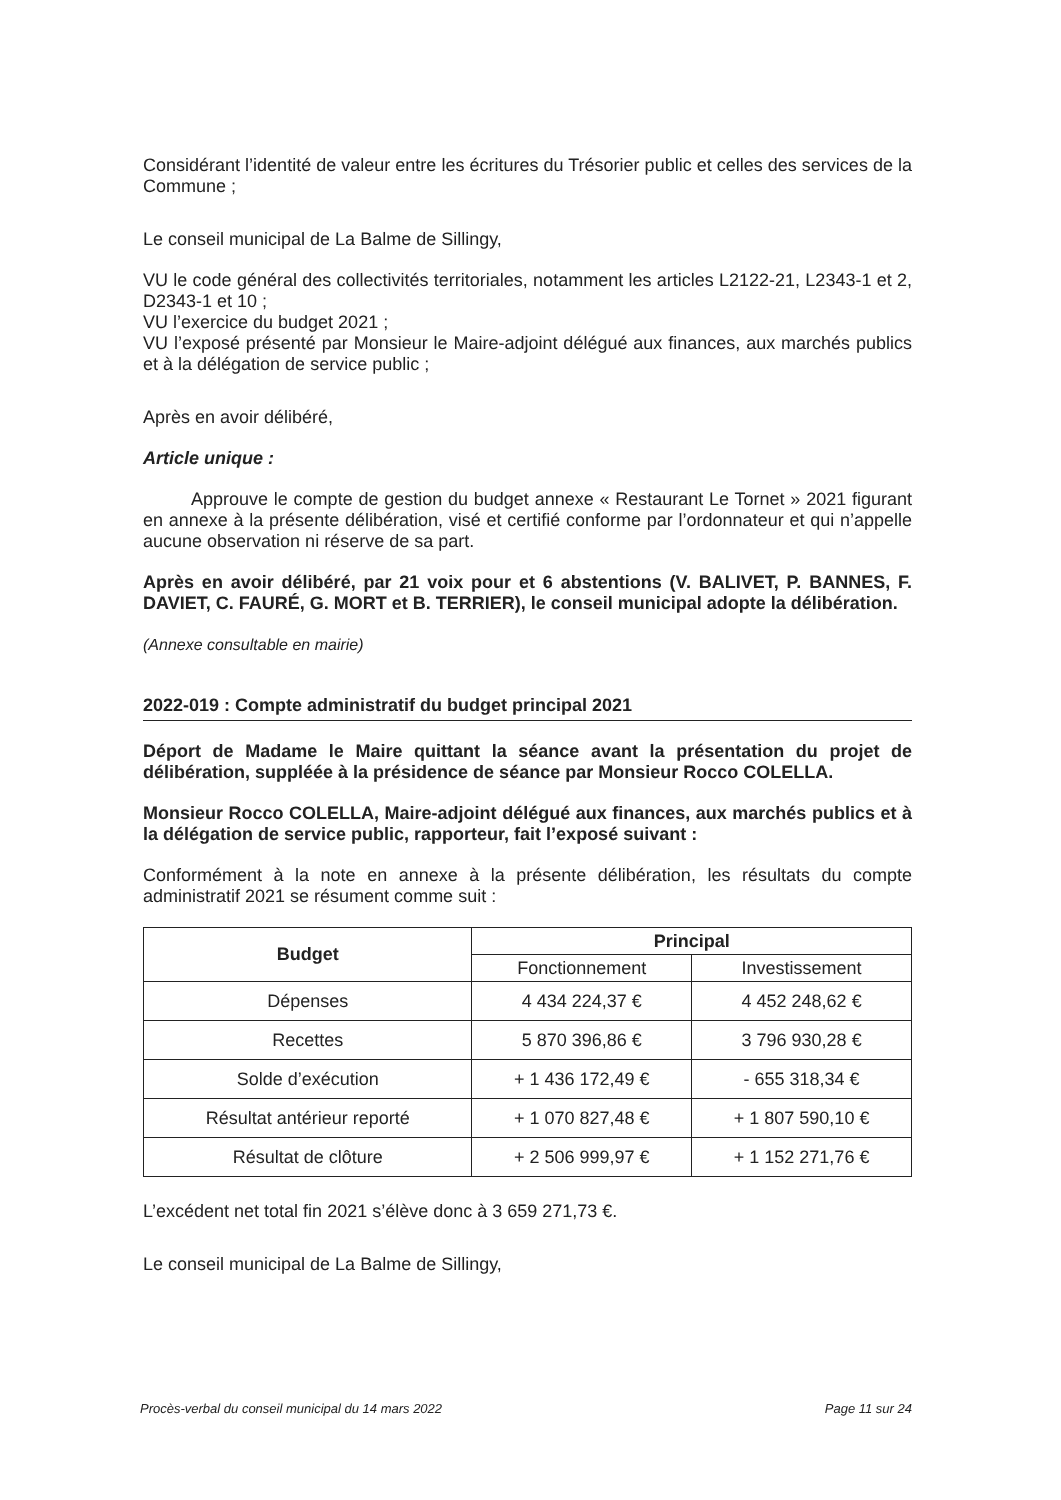Considérant l’identité de valeur entre les écritures du Trésorier public et celles des services de la Commune ;
Le conseil municipal de La Balme de Sillingy,
VU le code général des collectivités territoriales, notamment les articles L2122-21, L2343-1 et 2, D2343-1 et 10 ;
VU l’exercice du budget 2021 ;
VU l’exposé présenté par Monsieur le Maire-adjoint délégué aux finances, aux marchés publics et à la délégation de service public ;
Après en avoir délibéré,
Article unique :
Approuve le compte de gestion du budget annexe « Restaurant Le Tornet » 2021 figurant en annexe à la présente délibération, visé et certifié conforme par l’ordonnateur et qui n’appelle aucune observation ni réserve de sa part.
Après en avoir délibéré, par 21 voix pour et 6 abstentions (V. BALIVET, P. BANNES, F. DAVIET, C. FAURÉ, G. MORT et B. TERRIER), le conseil municipal adopte la délibération.
(Annexe consultable en mairie)
2022-019 : Compte administratif du budget principal 2021
Déport de Madame le Maire quittant la séance avant la présentation du projet de délibération, suppléée à la présidence de séance par Monsieur Rocco COLELLA.
Monsieur Rocco COLELLA, Maire-adjoint délégué aux finances, aux marchés publics et à la délégation de service public, rapporteur, fait l’exposé suivant :
Conformément à la note en annexe à la présente délibération, les résultats du compte administratif 2021 se résument comme suit :
| Budget | Principal | |
| --- | --- | --- |
| | Fonctionnement | Investissement |
| Dépenses | 4 434 224,37 € | 4 452 248,62 € |
| Recettes | 5 870 396,86 € | 3 796 930,28 € |
| Solde d’exécution | + 1 436 172,49 € | - 655 318,34 € |
| Résultat antérieur reporté | + 1 070 827,48 € | + 1 807 590,10 € |
| Résultat de clôture | + 2 506 999,97 € | + 1 152 271,76 € |
L’excédent net total fin 2021 s’élève donc à 3 659 271,73 €.
Le conseil municipal de La Balme de Sillingy,
Procès-verbal du conseil municipal du 14 mars 2022 Page 11 sur 24